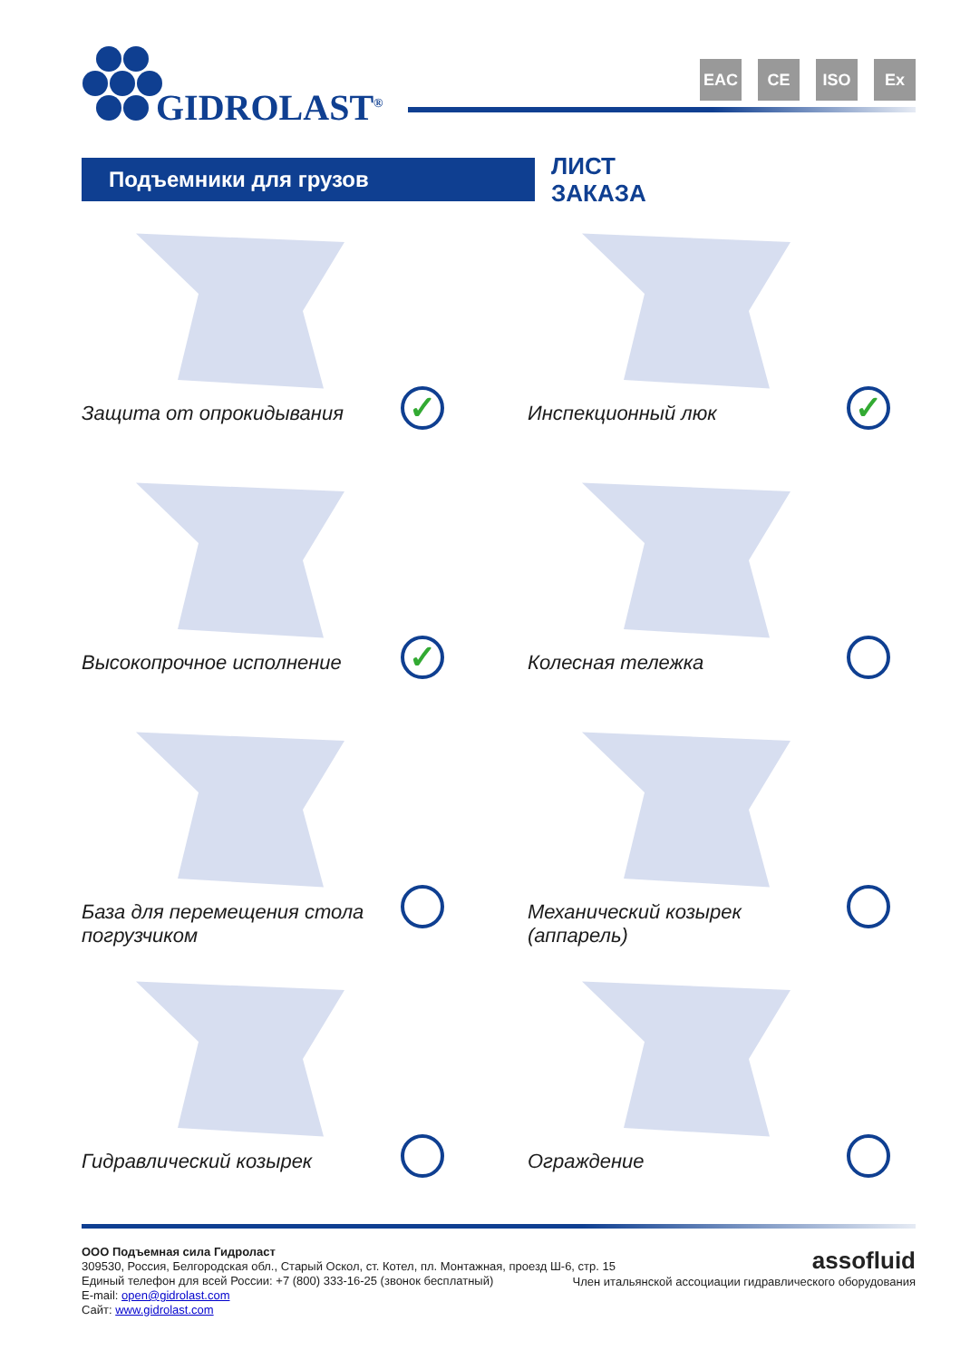GIDROLAST<sup>®</sup>
EAC CE ISO Ex
Подъемники для грузов
ЛИСТ
ЗАКАЗА
Защита от опрокидывания ✓
Инспекционный люк ✓
Высокопрочное исполнение ✓
Колесная тележка
База для перемещения стола погрузчиком
Механический козырек (аппарель)
Гидравлический козырек
Ограждение
ООО Подъемная сила Гидроласт
309530, Россия, Белгородская обл., Старый Оскол, ст. Котел, пл. Монтажная, проезд Ш-6, стр. 15
Единый телефон для всей России: +7 (800) 333-16-25 (звонок бесплатный)
E-mail: open@gidrolast.com
Сайт: www.gidrolast.com
assofluid
Член итальянской ассоциации гидравлического оборудования